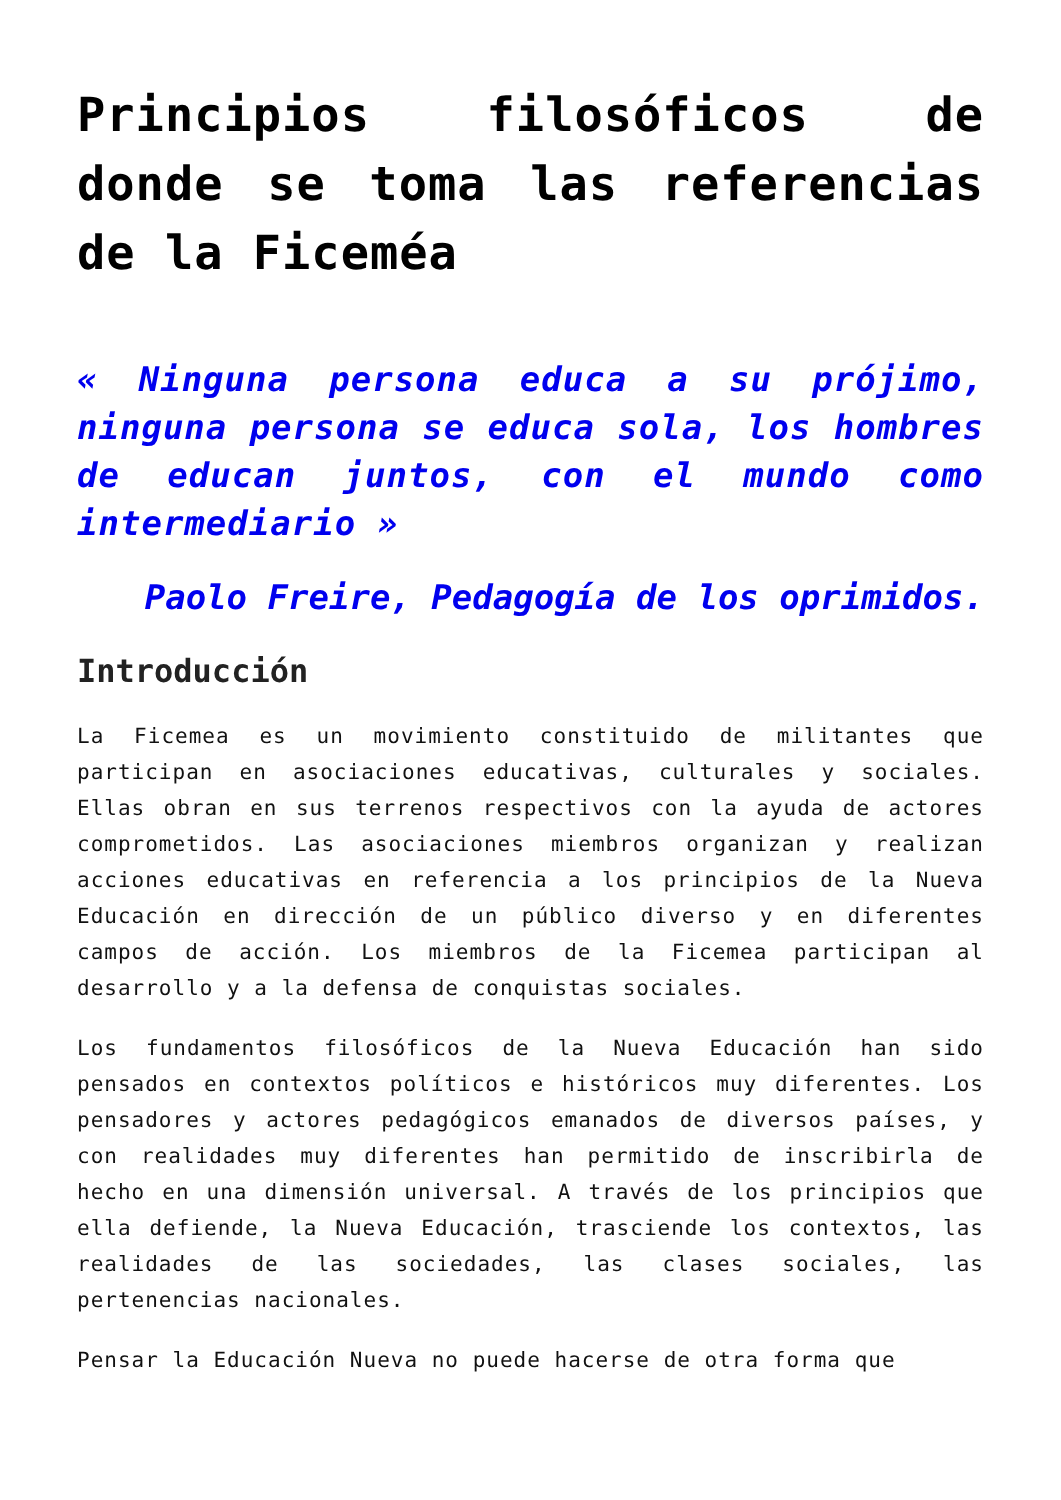Principios filosóficos de donde se toma las referencias de la Ficeméa
« Ninguna persona educa a su prójimo, ninguna persona se educa sola, los hombres de educan juntos, con el mundo como intermediario »
Paolo Freire, Pedagogía de los oprimidos.
Introducción
La Ficemea es un movimiento constituido de militantes que participan en asociaciones educativas, culturales y sociales. Ellas obran en sus terrenos respectivos con la ayuda de actores comprometidos. Las asociaciones miembros organizan y realizan acciones educativas en referencia a los principios de la Nueva Educación en dirección de un público diverso y en diferentes campos de acción. Los miembros de la Ficemea participan al desarrollo y a la defensa de conquistas sociales.
Los fundamentos filosóficos de la Nueva Educación han sido pensados en contextos políticos e históricos muy diferentes. Los pensadores y actores pedagógicos emanados de diversos países, y con realidades muy diferentes han permitido de inscribirla de hecho en una dimensión universal. A través de los principios que ella defiende, la Nueva Educación, trasciende los contextos, las realidades de las sociedades, las clases sociales, las pertenencias nacionales.
Pensar la Educación Nueva no puede hacerse de otra forma que